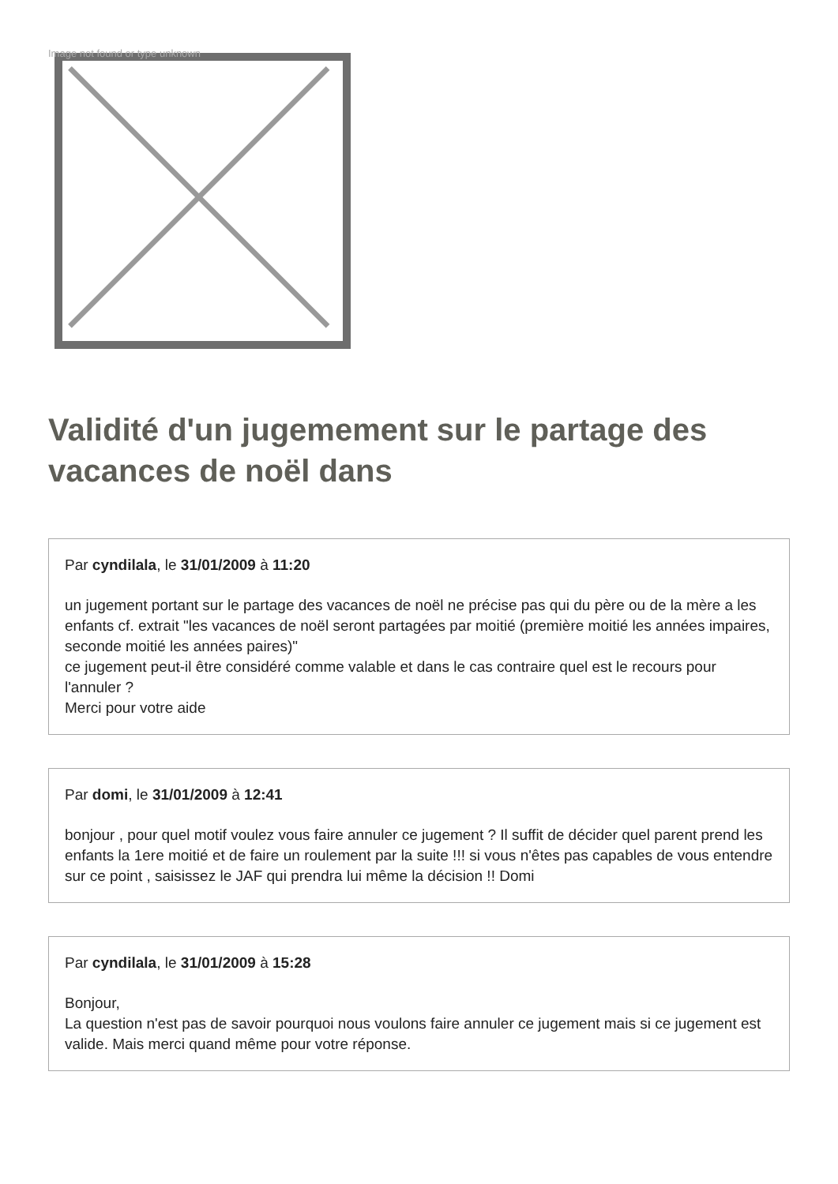Image not found or type unknown
Validité d'un jugemement sur le partage des vacances de noël dans
Par cyndilala, le 31/01/2009 à 11:20
un jugement portant sur le partage des vacances de noël ne précise pas qui du père ou de la mère a les enfants cf. extrait "les vacances de noël seront partagées par moitié (première moitié les années impaires, seconde moitié les années paires)"
ce jugement peut-il être considéré comme valable et dans le cas contraire quel est le recours pour l'annuler ?
Merci pour votre aide
Par domi, le 31/01/2009 à 12:41
bonjour , pour quel motif voulez vous faire annuler ce jugement ? Il suffit de décider quel parent prend les enfants la 1ere moitié et de faire un roulement par la suite !!! si vous n'êtes pas capables de vous entendre sur ce point , saisissez le JAF qui prendra lui même la décision !! Domi
Par cyndilala, le 31/01/2009 à 15:28
Bonjour,
La question n'est pas de savoir pourquoi nous voulons faire annuler ce jugement mais si ce jugement est valide. Mais merci quand même pour votre réponse.